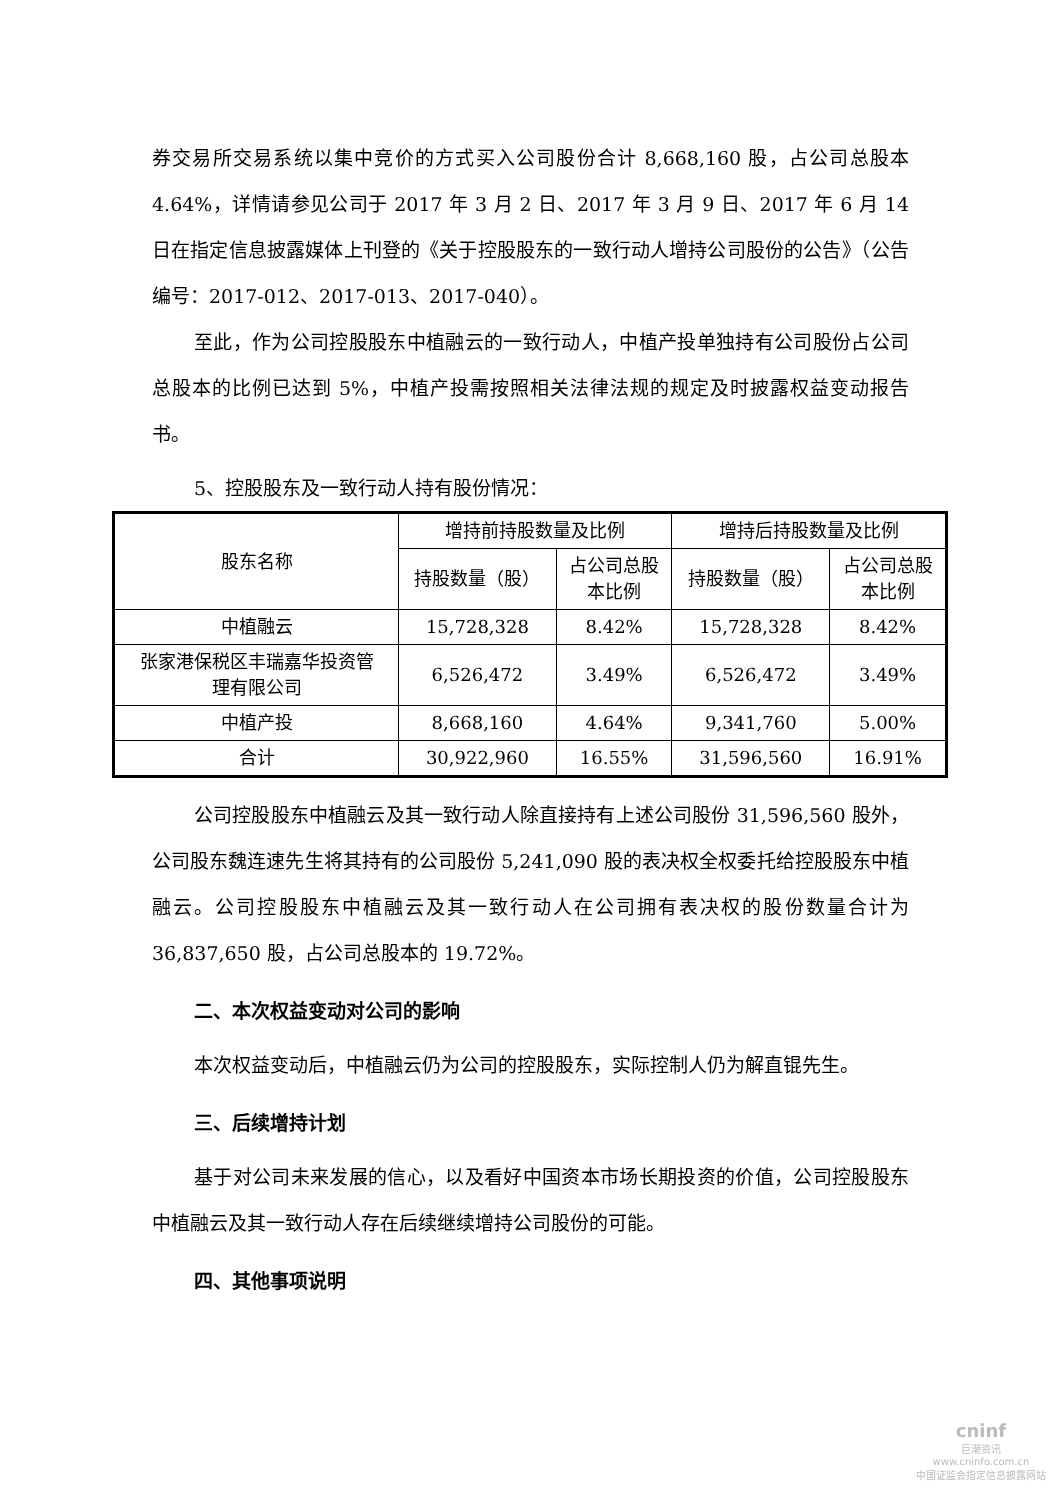券交易所交易系统以集中竞价的方式买入公司股份合计 8,668,160 股，占公司总股本 4.64%，详情请参见公司于 2017 年 3 月 2 日、2017 年 3 月 9 日、2017 年 6 月 14 日在指定信息披露媒体上刊登的《关于控股股东的一致行动人增持公司股份的公告》（公告编号：2017-012、2017-013、2017-040）。
至此，作为公司控股股东中植融云的一致行动人，中植产投单独持有公司股份占公司总股本的比例已达到 5%，中植产投需按照相关法律法规的规定及时披露权益变动报告书。
5、控股股东及一致行动人持有股份情况：
| 股东名称 | 增持前持股数量及比例 | | 增持后持股数量及比例 | |
| --- | --- | --- | --- | --- |
| | 持股数量（股） | 占公司总股 本比例 | 持股数量（股） | 占公司总股 本比例 |
| 中植融云 | 15,728,328 | 8.42% | 15,728,328 | 8.42% |
| 张家港保税区丰瑞嘉华投资管 理有限公司 | 6,526,472 | 3.49% | 6,526,472 | 3.49% |
| 中植产投 | 8,668,160 | 4.64% | 9,341,760 | 5.00% |
| 合计 | 30,922,960 | 16.55% | 31,596,560 | 16.91% |
公司控股股东中植融云及其一致行动人除直接持有上述公司股份 31,596,560 股外，公司股东魏连速先生将其持有的公司股份 5,241,090 股的表决权全权委托给控股股东中植融云。公司控股股东中植融云及其一致行动人在公司拥有表决权的股份数量合计为 36,837,650 股，占公司总股本的 19.72%。
二、本次权益变动对公司的影响
本次权益变动后，中植融云仍为公司的控股股东，实际控制人仍为解直锟先生。
三、后续增持计划
基于对公司未来发展的信心，以及看好中国资本市场长期投资的价值，公司控股股东中植融云及其一致行动人存在后续继续增持公司股份的可能。
四、其他事项说明
cninf
巨潮资讯
www.cninfo.com.cn
中国证监会指定信息披露网站